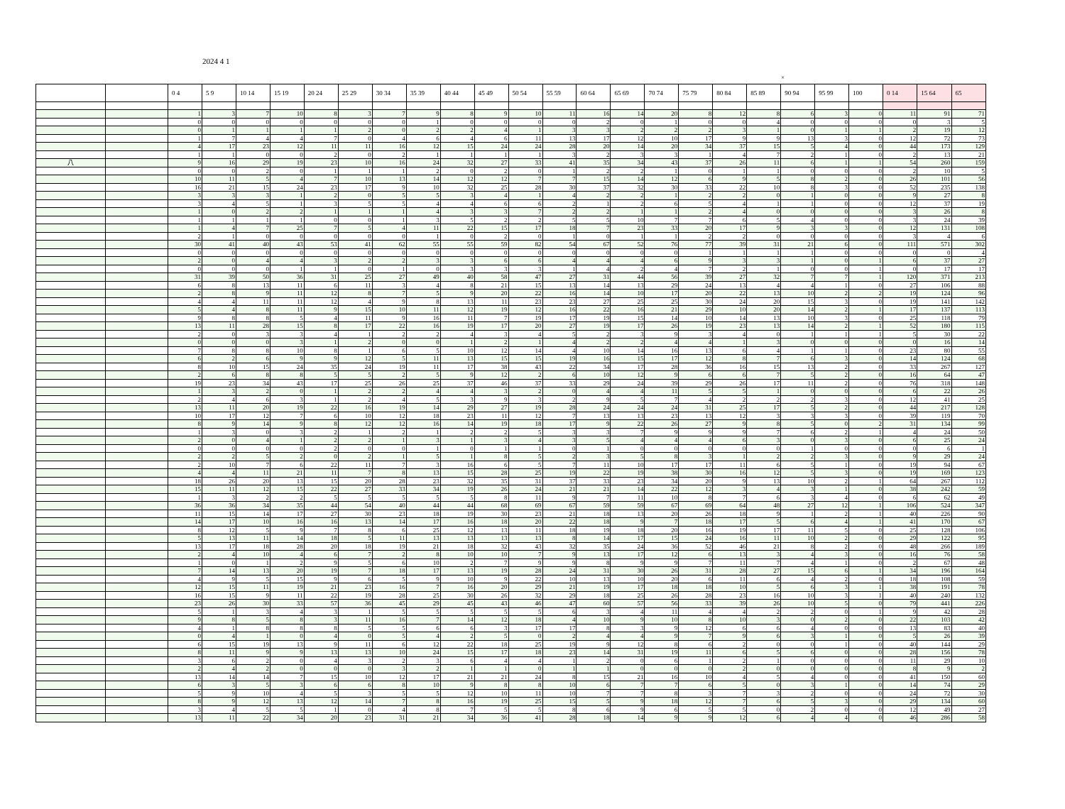2024 4 1
×
| | | 0 4 | 5 9 | 10 14 | 15 19 | 20 24 | 25 29 | 30 34 | 35 39 | 40 44 | 45 49 | 50 54 | 55 59 | 60 64 | 65 69 | 70 74 | 75 79 | 80 84 | 85 89 | 90 94 | 95 99 | 100 | 0 14 | 15 64 | 65 |
| --- | --- | --- | --- | --- | --- | --- | --- | --- | --- | --- | --- | --- | --- | --- | --- | --- | --- | --- | --- | --- | --- | --- | --- | --- | --- |
| | | 1 | 3 | 7 | 10 | 8 | 3 | 7 | 9 | 8 | 9 | 10 | 11 | 16 | 14 | 20 | 8 | 12 | 8 | 6 | 3 | 0 | 11 | 91 | 71 |
| | | 0 | 0 | 0 | 0 | 0 | 0 | 0 | 1 | 0 | 0 | 0 | 0 | 2 | 0 | 1 | 0 | 0 | 4 | 0 | 0 | 0 | 0 | 3 | 5 |
| | | 0 | 1 | 1 | 1 | 1 | 2 | 0 | 2 | 2 | 4 | 1 | 3 | 3 | 2 | 2 | 2 | 3 | 1 | 0 | 1 | 1 | 2 | 19 | 12 |
| | | 1 | 7 | 4 | 4 | 7 | 0 | 4 | 6 | 4 | 6 | 11 | 13 | 17 | 12 | 10 | 17 | 9 | 9 | 13 | 3 | 0 | 12 | 72 | 73 |
| | | 4 | 17 | 23 | 12 | 11 | 11 | 16 | 12 | 15 | 24 | 24 | 28 | 20 | 14 | 20 | 34 | 37 | 15 | 5 | 4 | 0 | 44 | 173 | 129 |
| | | 1 | 1 | 0 | 0 | 2 | 0 | 2 | 1 | 1 | 1 | 1 | 3 | 2 | 3 | 3 | 1 | 4 | 7 | 2 | 1 | 0 | 2 | 13 | 21 |
| 八 | | 9 | 16 | 29 | 19 | 23 | 10 | 16 | 24 | 32 | 27 | 33 | 41 | 35 | 34 | 43 | 37 | 26 | 11 | 6 | 1 | 1 | 54 | 260 | 159 |
| | | 0 | 0 | 2 | 0 | 1 | 1 | 1 | 2 | 0 | 2 | 0 | 1 | 2 | 2 | 1 | 0 | 1 | 1 | 0 | 0 | 0 | 2 | 10 | 5 |
| | | 10 | 11 | 5 | 4 | 7 | 10 | 13 | 14 | 12 | 12 | 7 | 7 | 15 | 14 | 12 | 6 | 9 | 5 | 8 | 2 | 0 | 26 | 101 | 56 |
| | | 16 | 21 | 15 | 24 | 23 | 17 | 9 | 10 | 32 | 25 | 28 | 30 | 37 | 32 | 30 | 33 | 22 | 10 | 8 | 3 | 0 | 52 | 235 | 138 |
| | | 3 | 3 | 3 | 1 | 2 | 0 | 5 | 5 | 3 | 4 | 1 | 4 | 2 | 2 | 1 | 2 | 2 | 0 | 1 | 0 | 0 | 9 | 27 | 8 |
| | | 3 | 4 | 5 | 1 | 3 | 5 | 5 | 4 | 4 | 6 | 6 | 2 | 1 | 2 | 6 | 5 | 4 | 1 | 1 | 0 | 0 | 12 | 37 | 19 |
| | | 1 | 0 | 2 | 2 | 1 | 1 | 1 | 4 | 3 | 3 | 7 | 2 | 2 | 1 | 1 | 2 | 4 | 0 | 0 | 0 | 0 | 3 | 26 | 8 |
| | | 1 | 1 | 1 | 1 | 0 | 0 | 1 | 3 | 5 | 2 | 2 | 5 | 5 | 10 | 7 | 7 | 6 | 5 | 4 | 0 | 0 | 3 | 24 | 39 |
| | | 1 | 4 | 7 | 25 | 7 | 5 | 4 | 11 | 22 | 15 | 17 | 18 | 7 | 23 | 33 | 20 | 17 | 9 | 3 | 3 | 0 | 12 | 131 | 108 |
| | | 2 | 1 | 0 | 0 | 0 | 0 | 0 | 1 | 0 | 2 | 0 | 1 | 0 | 1 | 1 | 2 | 2 | 0 | 0 | 0 | 0 | 3 | 4 | 6 |
| | | 30 | 41 | 40 | 43 | 53 | 41 | 62 | 55 | 55 | 59 | 82 | 54 | 67 | 52 | 76 | 77 | 39 | 31 | 21 | 6 | 0 | 111 | 571 | 302 |
| | | 0 | 0 | 0 | 0 | 0 | 0 | 0 | 0 | 0 | 0 | 0 | 0 | 0 | 0 | 0 | 1 | 1 | 1 | 1 | 0 | 0 | 0 | 0 | 4 |
| | | 2 | 0 | 4 | 4 | 3 | 2 | 2 | 3 | 3 | 6 | 6 | 4 | 4 | 4 | 6 | 9 | 3 | 3 | 1 | 0 | 1 | 6 | 37 | 27 |
| | | 0 | 0 | 0 | 1 | 1 | 0 | 1 | 0 | 3 | 3 | 3 | 1 | 4 | 2 | 4 | 7 | 2 | 1 | 0 | 0 | 1 | 0 | 17 | 17 |
| | | 31 | 39 | 50 | 36 | 31 | 25 | 27 | 49 | 40 | 58 | 47 | 27 | 31 | 44 | 56 | 39 | 27 | 32 | 7 | 7 | 1 | 120 | 371 | 213 |
| | | 6 | 8 | 13 | 11 | 6 | 11 | 3 | 4 | 8 | 21 | 15 | 13 | 14 | 13 | 29 | 24 | 13 | 4 | 4 | 1 | 0 | 27 | 106 | 88 |
| | | 2 | 8 | 9 | 11 | 12 | 8 | 7 | 5 | 9 | 20 | 22 | 16 | 14 | 10 | 17 | 20 | 22 | 13 | 10 | 2 | 2 | 19 | 124 | 96 |
| | | 4 | 4 | 11 | 11 | 12 | 4 | 9 | 8 | 13 | 11 | 23 | 23 | 27 | 25 | 25 | 30 | 24 | 20 | 15 | 3 | 0 | 19 | 141 | 142 |
| | | 5 | 4 | 8 | 11 | 9 | 15 | 10 | 11 | 12 | 19 | 12 | 16 | 22 | 16 | 21 | 29 | 10 | 20 | 14 | 2 | 1 | 17 | 137 | 113 |
| | | 9 | 8 | 8 | 5 | 4 | 11 | 9 | 16 | 11 | 7 | 19 | 17 | 19 | 15 | 14 | 10 | 14 | 13 | 10 | 3 | 0 | 25 | 118 | 79 |
| | | 13 | 11 | 28 | 15 | 8 | 17 | 22 | 16 | 19 | 17 | 20 | 27 | 19 | 17 | 26 | 19 | 23 | 13 | 14 | 2 | 1 | 52 | 180 | 115 |
| | | 2 | 0 | 3 | 3 | 4 | 1 | 2 | 2 | 4 | 3 | 4 | 5 | 2 | 3 | 9 | 3 | 4 | 0 | 1 | 1 | 1 | 5 | 30 | 22 |
| | | 0 | 0 | 0 | 3 | 1 | 2 | 0 | 0 | 1 | 2 | 1 | 4 | 2 | 2 | 4 | 4 | 1 | 3 | 0 | 0 | 0 | 0 | 16 | 14 |
| | | 7 | 8 | 8 | 10 | 8 | 1 | 6 | 5 | 10 | 12 | 14 | 4 | 10 | 14 | 16 | 13 | 6 | 4 | 1 | 1 | 0 | 23 | 80 | 55 |
| | | 6 | 2 | 6 | 9 | 9 | 12 | 5 | 11 | 13 | 15 | 15 | 19 | 16 | 15 | 17 | 12 | 8 | 7 | 6 | 3 | 0 | 14 | 124 | 68 |
| | | 8 | 10 | 15 | 24 | 35 | 24 | 19 | 11 | 17 | 38 | 43 | 22 | 34 | 17 | 28 | 36 | 16 | 15 | 13 | 2 | 0 | 33 | 267 | 127 |
| | | 2 | 6 | 8 | 8 | 5 | 5 | 2 | 5 | 9 | 12 | 2 | 6 | 10 | 12 | 9 | 6 | 6 | 7 | 5 | 2 | 0 | 16 | 64 | 47 |
| | | 19 | 23 | 34 | 43 | 17 | 25 | 26 | 25 | 37 | 46 | 37 | 33 | 29 | 24 | 39 | 29 | 26 | 17 | 11 | 2 | 0 | 76 | 318 | 148 |
| | | 1 | 3 | 2 | 0 | 1 | 2 | 2 | 4 | 4 | 3 | 2 | 0 | 4 | 4 | 11 | 5 | 5 | 1 | 0 | 0 | 0 | 6 | 22 | 26 |
| | | 2 | 4 | 6 | 3 | 1 | 2 | 4 | 5 | 3 | 9 | 3 | 2 | 9 | 5 | 7 | 4 | 2 | 2 | 2 | 3 | 0 | 12 | 41 | 25 |
| | | 13 | 11 | 20 | 19 | 22 | 16 | 19 | 14 | 29 | 27 | 19 | 28 | 24 | 24 | 24 | 31 | 25 | 17 | 5 | 2 | 0 | 44 | 217 | 128 |
| | | 10 | 17 | 12 | 7 | 6 | 10 | 12 | 18 | 23 | 11 | 12 | 7 | 13 | 13 | 23 | 13 | 12 | 3 | 3 | 3 | 0 | 39 | 119 | 70 |
| | | 8 | 9 | 14 | 9 | 8 | 12 | 12 | 16 | 14 | 19 | 18 | 17 | 9 | 22 | 26 | 27 | 9 | 8 | 5 | 0 | 2 | 31 | 134 | 99 |
| | | 1 | 3 | 0 | 3 | 2 | 1 | 2 | 1 | 2 | 2 | 5 | 3 | 3 | 7 | 9 | 9 | 9 | 7 | 6 | 2 | 1 | 4 | 24 | 50 |
| | | 2 | 0 | 4 | 1 | 2 | 2 | 1 | 3 | 1 | 3 | 4 | 3 | 5 | 4 | 4 | 4 | 6 | 3 | 0 | 3 | 0 | 6 | 25 | 24 |
| | | 0 | 0 | 0 | 0 | 2 | 0 | 0 | 1 | 0 | 1 | 1 | 0 | 1 | 0 | 0 | 0 | 0 | 0 | 1 | 0 | 0 | 0 | 6 | 1 |
| | | 2 | 2 | 5 | 2 | 0 | 2 | 1 | 5 | 1 | 8 | 5 | 2 | 3 | 5 | 8 | 3 | 1 | 2 | 2 | 3 | 0 | 9 | 29 | 24 |
| | | 2 | 10 | 7 | 6 | 22 | 11 | 7 | 3 | 16 | 6 | 5 | 7 | 11 | 10 | 17 | 17 | 11 | 6 | 5 | 1 | 0 | 19 | 94 | 67 |
| | | 4 | 4 | 11 | 21 | 11 | 7 | 8 | 13 | 15 | 28 | 25 | 19 | 22 | 19 | 38 | 30 | 16 | 12 | 5 | 3 | 0 | 19 | 169 | 123 |
| | | 18 | 26 | 20 | 13 | 15 | 20 | 28 | 23 | 32 | 35 | 31 | 37 | 33 | 23 | 34 | 20 | 9 | 13 | 10 | 2 | 1 | 64 | 267 | 112 |
| | | 15 | 11 | 12 | 15 | 22 | 27 | 33 | 34 | 19 | 26 | 24 | 21 | 21 | 14 | 22 | 12 | 3 | 4 | 3 | 1 | 0 | 38 | 242 | 59 |
| | | 1 | 3 | 2 | 2 | 5 | 5 | 5 | 5 | 5 | 8 | 11 | 9 | 7 | 11 | 10 | 8 | 7 | 6 | 3 | 4 | 0 | 6 | 62 | 49 |
| | | 36 | 36 | 34 | 35 | 44 | 54 | 40 | 44 | 44 | 68 | 69 | 67 | 59 | 59 | 67 | 69 | 64 | 48 | 27 | 12 | 1 | 106 | 524 | 347 |
| | | 11 | 15 | 14 | 17 | 27 | 30 | 23 | 18 | 19 | 30 | 23 | 21 | 18 | 13 | 20 | 26 | 18 | 9 | 1 | 2 | 1 | 40 | 226 | 90 |
| | | 14 | 17 | 10 | 16 | 16 | 13 | 14 | 17 | 16 | 18 | 20 | 22 | 18 | 9 | 7 | 18 | 17 | 5 | 6 | 4 | 1 | 41 | 170 | 67 |
| | | 8 | 12 | 5 | 9 | 7 | 8 | 6 | 25 | 12 | 13 | 11 | 18 | 19 | 18 | 20 | 16 | 19 | 17 | 11 | 5 | 0 | 25 | 128 | 106 |
| | | 5 | 13 | 11 | 14 | 18 | 5 | 11 | 13 | 13 | 13 | 13 | 8 | 14 | 17 | 15 | 24 | 16 | 11 | 10 | 2 | 0 | 29 | 122 | 95 |
| | | 13 | 17 | 18 | 28 | 20 | 18 | 19 | 21 | 18 | 32 | 43 | 32 | 35 | 24 | 36 | 52 | 46 | 21 | 8 | 2 | 0 | 48 | 266 | 189 |
| | | 2 | 4 | 10 | 4 | 6 | 7 | 2 | 8 | 10 | 10 | 7 | 9 | 13 | 17 | 12 | 6 | 13 | 3 | 4 | 3 | 0 | 16 | 76 | 58 |
| | | 1 | 0 | 1 | 2 | 9 | 5 | 6 | 10 | 2 | 7 | 9 | 9 | 8 | 9 | 9 | 7 | 11 | 7 | 4 | 1 | 0 | 2 | 67 | 48 |
| | | 7 | 14 | 13 | 20 | 19 | 7 | 18 | 17 | 13 | 19 | 28 | 24 | 31 | 30 | 26 | 31 | 28 | 27 | 15 | 6 | 1 | 34 | 196 | 164 |
| | | 4 | 9 | 5 | 15 | 9 | 6 | 5 | 9 | 10 | 9 | 22 | 10 | 13 | 10 | 20 | 6 | 11 | 6 | 4 | 2 | 0 | 18 | 108 | 59 |
| | | 12 | 15 | 11 | 19 | 21 | 23 | 16 | 7 | 16 | 20 | 29 | 21 | 19 | 17 | 18 | 18 | 10 | 5 | 6 | 3 | 1 | 38 | 191 | 78 |
| | | 16 | 15 | 9 | 11 | 22 | 19 | 28 | 25 | 30 | 26 | 32 | 29 | 18 | 25 | 26 | 28 | 23 | 16 | 10 | 3 | 1 | 40 | 240 | 132 |
| | | 23 | 26 | 30 | 33 | 57 | 36 | 45 | 29 | 45 | 43 | 46 | 47 | 60 | 57 | 56 | 33 | 39 | 26 | 10 | 5 | 0 | 79 | 441 | 226 |
| | | 5 | 1 | 3 | 4 | 3 | 1 | 5 | 5 | 5 | 5 | 5 | 6 | 3 | 4 | 11 | 4 | 4 | 2 | 2 | 0 | 1 | 9 | 42 | 28 |
| | | 9 | 8 | 5 | 8 | 3 | 11 | 16 | 7 | 14 | 12 | 18 | 4 | 10 | 9 | 10 | 8 | 10 | 3 | 0 | 2 | 0 | 22 | 103 | 42 |
| | | 4 | 1 | 8 | 8 | 8 | 5 | 5 | 6 | 6 | 3 | 17 | 17 | 8 | 3 | 9 | 12 | 6 | 6 | 4 | 0 | 0 | 13 | 83 | 40 |
| | | 0 | 4 | 1 | 0 | 4 | 0 | 5 | 4 | 2 | 5 | 0 | 2 | 4 | 4 | 9 | 7 | 9 | 6 | 3 | 1 | 0 | 5 | 26 | 39 |
| | | 6 | 15 | 19 | 13 | 9 | 11 | 6 | 12 | 22 | 18 | 25 | 19 | 9 | 12 | 8 | 6 | 2 | 0 | 0 | 1 | 0 | 40 | 144 | 29 |
| | | 8 | 11 | 9 | 9 | 13 | 13 | 10 | 24 | 15 | 17 | 18 | 23 | 14 | 31 | 19 | 11 | 6 | 5 | 6 | 0 | 0 | 28 | 156 | 78 |
| | | 3 | 6 | 2 | 0 | 4 | 3 | 2 | 3 | 6 | 4 | 4 | 1 | 2 | 0 | 6 | 1 | 2 | 1 | 0 | 0 | 0 | 11 | 29 | 10 |
| | | 2 | 4 | 2 | 0 | 0 | 0 | 3 | 2 | 1 | 1 | 0 | 1 | 1 | 0 | 0 | 0 | 2 | 0 | 0 | 0 | 0 | 8 | 9 | 2 |
| | | 13 | 14 | 14 | 7 | 15 | 10 | 12 | 17 | 21 | 21 | 24 | 8 | 15 | 21 | 16 | 10 | 4 | 5 | 4 | 0 | 0 | 41 | 150 | 60 |
| | | 6 | 3 | 5 | 3 | 6 | 6 | 8 | 10 | 9 | 8 | 8 | 10 | 6 | 7 | 7 | 6 | 5 | 0 | 3 | 1 | 0 | 14 | 74 | 29 |
| | | 5 | 9 | 10 | 4 | 5 | 3 | 5 | 5 | 12 | 10 | 11 | 10 | 7 | 7 | 8 | 3 | 7 | 3 | 2 | 0 | 0 | 24 | 72 | 30 |
| | | 8 | 9 | 12 | 13 | 12 | 14 | 7 | 8 | 16 | 19 | 25 | 15 | 5 | 9 | 18 | 12 | 7 | 6 | 5 | 3 | 0 | 29 | 134 | 60 |
| | | 3 | 4 | 5 | 5 | 1 | 0 | 4 | 8 | 7 | 5 | 5 | 8 | 6 | 9 | 6 | 5 | 5 | 0 | 2 | 0 | 0 | 12 | 49 | 27 |
| | | 13 | 11 | 22 | 34 | 20 | 23 | 31 | 21 | 34 | 36 | 41 | 28 | 18 | 14 | 9 | 9 | 12 | 6 | 4 | 4 | 0 | 46 | 286 | 58 |